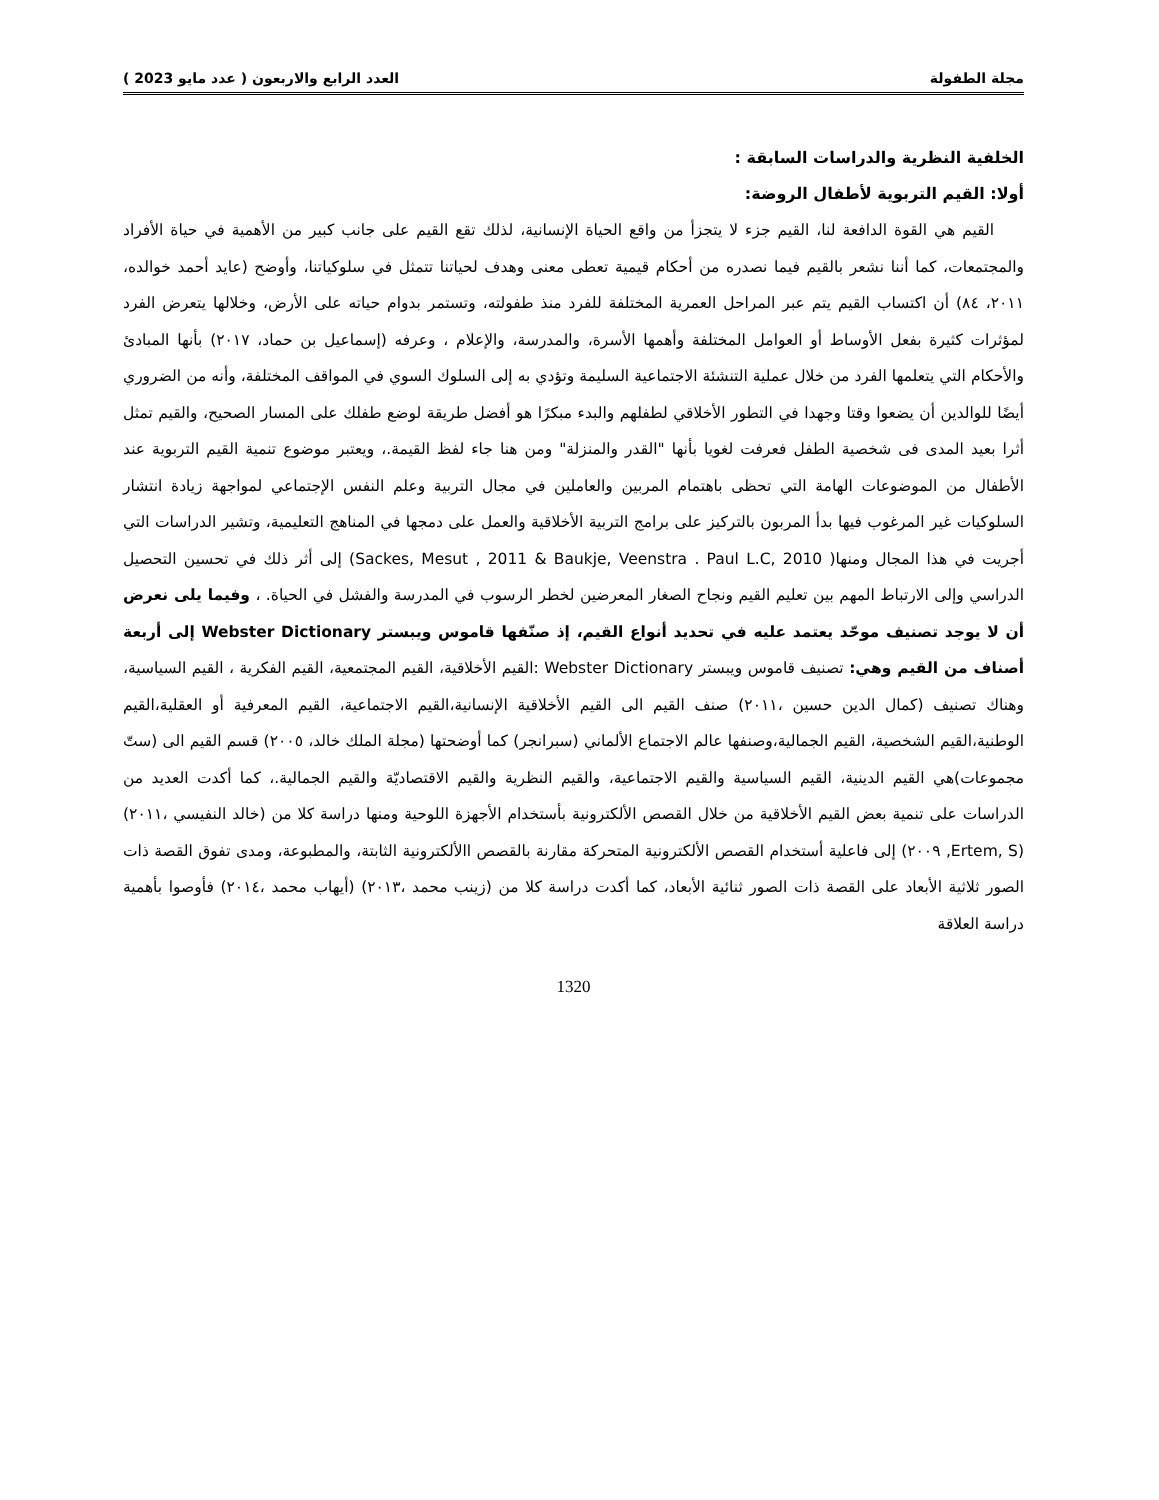مجلة الطفولة العدد الرابع والاربعون ( عدد مايو 2023 )
الخلفية النظرية والدراسات السابقة :
أولا: القيم التربوية لأطفال الروضة:
القيم هي القوة الدافعة لنا، القيم جزء لا يتجزأ من واقع الحياة الإنسانية، لذلك تقع القيم على جانب كبير من الأهمية في حياة الأفراد والمجتمعات، كما أننا نشعر بالقيم فيما نصدره من أحكام قيمية تعطى معنى وهدف لحياتنا تتمثل في سلوكياتنا، وأوضح (عايد أحمد خوالده، ٢٠١١، ٨٤) أن اكتساب القيم يتم عبر المراحل العمرية المختلفة للفرد منذ طفولته، وتستمر بدوام حياته على الأرض، وخلالها يتعرض الفرد لمؤثرات كثيرة بفعل الأوساط أو العوامل المختلفة وأهمها الأسرة، والمدرسة، والإعلام ، وعرفه (إسماعيل بن حماد، ٢٠١٧) بأنها المبادئ والأحكام التي يتعلمها الفرد من خلال عملية التنشئة الاجتماعية السليمة وتؤدي به إلى السلوك السوي في المواقف المختلفة، وأنه من الضروري أيضًا للوالدين أن يضعوا وقتا وجهدا في التطور الأخلاقي لطفلهم والبدء مبكرًا هو أفضل طريقة لوضع طفلك على المسار الصحيح، والقيم تمثل أثرا بعيد المدى فى شخصية الطفل فعرفت لغويا بأنها "القدر والمنزلة" ومن هنا جاء لفظ القيمة.، ويعتبر موضوع تنمية القيم التربوية عند الأطفال من الموضوعات الهامة التي تحظى باهتمام المربين والعاملين في مجال التربية وعلم النفس الإجتماعي لمواجهة زيادة انتشار السلوكيات غير المرغوب فيها بدأ المربون بالتركيز على برامج التربية الأخلاقية والعمل على دمجها في المناهج التعليمية، وتشير الدراسات التي أجريت في هذا المجال ومنها( Sackes, Mesut , 2011 & Baukje, Veenstra . Paul L.C, 2010) إلى أثر ذلك في تحسين التحصيل الدراسي وإلى الارتباط المهم بين تعليم القيم ونجاح الصغار المعرضين لخطر الرسوب في المدرسة والفشل في الحياة. ، وفيما يلى نعرض أن لا يوجد تصنيف موحّد يعتمد عليه في تحديد أنواع القيم، إذ صنّفها قاموس ويبستر Webster Dictionary إلى أربعة أصناف من القيم وهي: تصنيف قاموس ويبستر Webster Dictionary :القيم الأخلاقية، القيم المجتمعية، القيم الفكرية ، القيم السياسية، وهناك تصنيف (كمال الدين حسين ،٢٠١١) صنف القيم الى القيم الأخلاقية الإنسانية،القيم الاجتماعية، القيم المعرفية أو العقلية،القيم الوطنية،القيم الشخصية، القيم الجمالية،وصنفها عالم الاجتماع الألماني (سبرانجر) كما أوضحتها (مجلة الملك خالد، ٢٠٠٥) قسم القيم الى (ستّ مجموعات)هي القيم الدينية، القيم السياسية والقيم الاجتماعية، والقيم النظرية والقيم الاقتصاديّة والقيم الجمالية.، كما أكدت العديد من الدراسات على تنمية بعض القيم الأخلاقية من خلال القصص الألكترونية بأستخدام الأجهزة اللوحية ومنها دراسة كلا من (خالد النفيسي ،٢٠١١) (Ertem, S, ٢٠٠٩) إلى فاعلية أستخدام القصص الألكترونية المتحركة مقارنة بالقصص االألكترونية الثابتة، والمطبوعة، ومدى تفوق القصة ذات الصور ثلاثية الأبعاد على القصة ذات الصور ثنائية الأبعاد، كما أكدت دراسة كلا من (زينب محمد ،٢٠١٣) (أيهاب محمد ،٢٠١٤) فأوصوا بأهمية دراسة العلاقة
1320